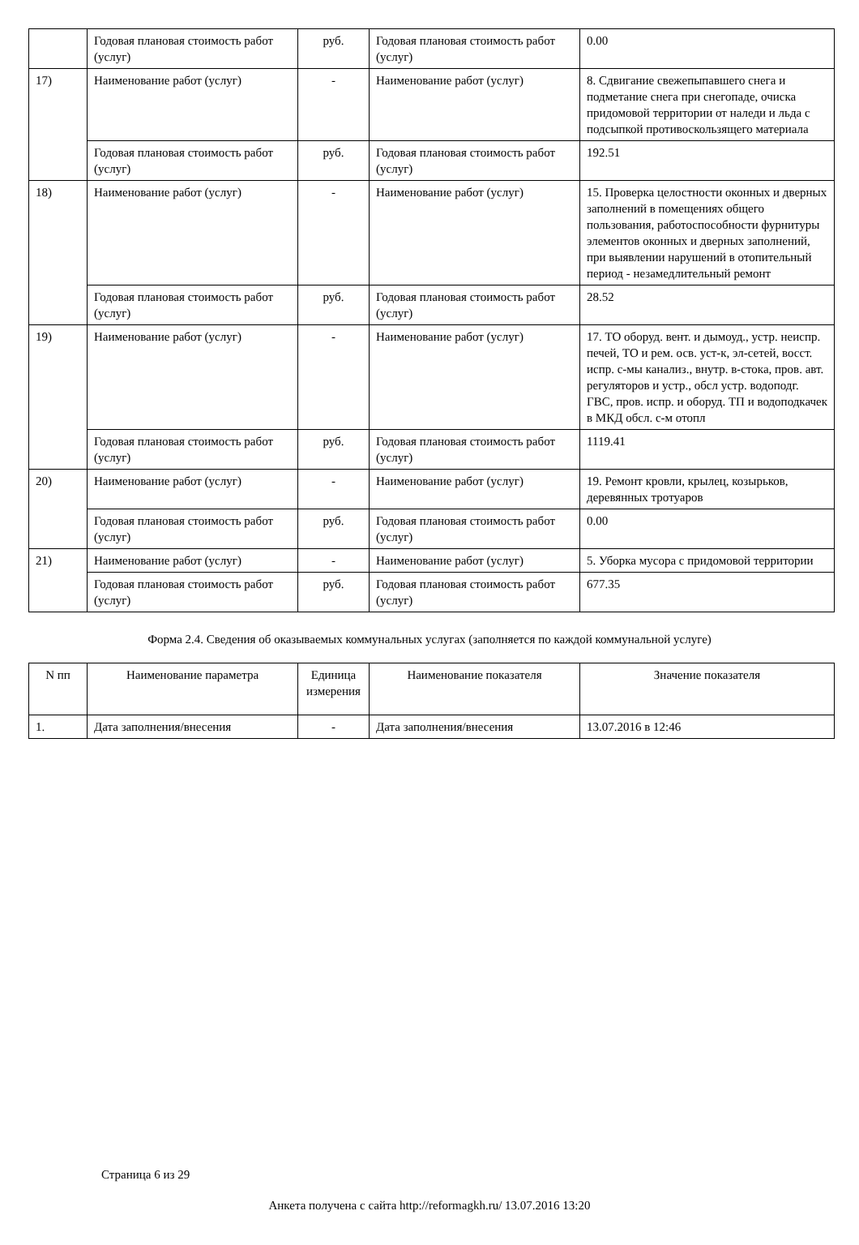| | Годовая плановая стоимость работ (услуг) | руб. | Годовая плановая стоимость работ (услуг) | 0.00 |
| 17) | Наименование работ (услуг) | - | Наименование работ (услуг) | 8. Сдвигание свежепыпавшего снега и подметание снега при снегопаде, очиска придомовой территории от наледи и льда с подсыпкой противоскользящего материала |
| | Годовая плановая стоимость работ (услуг) | руб. | Годовая плановая стоимость работ (услуг) | 192.51 |
| 18) | Наименование работ (услуг) | - | Наименование работ (услуг) | 15. Проверка целостности оконных и дверных заполнений в помещениях общего пользования, работоспособности фурнитуры элементов оконных и дверных заполнений, при выявлении нарушений в отопительный период - незамедлительный ремонт |
| | Годовая плановая стоимость работ (услуг) | руб. | Годовая плановая стоимость работ (услуг) | 28.52 |
| 19) | Наименование работ (услуг) | - | Наименование работ (услуг) | 17. ТО оборуд. вент. и дымоуд., устр. неиспр. печей, ТО и рем. осв. уст-к, эл-сетей, восст. испр. с-мы канализ., внутр. в-стока, пров. авт. регуляторов и устр., обсл устр. водоподг. ГВС, пров. испр. и оборуд. ТП и водоподкачек в МКД обсл. с-м отопл |
| | Годовая плановая стоимость работ (услуг) | руб. | Годовая плановая стоимость работ (услуг) | 1119.41 |
| 20) | Наименование работ (услуг) | - | Наименование работ (услуг) | 19. Ремонт кровли, крылец, козырьков, деревянных тротуаров |
| | Годовая плановая стоимость работ (услуг) | руб. | Годовая плановая стоимость работ (услуг) | 0.00 |
| 21) | Наименование работ (услуг) | - | Наименование работ (услуг) | 5. Уборка мусора с придомовой территории |
| | Годовая плановая стоимость работ (услуг) | руб. | Годовая плановая стоимость работ (услуг) | 677.35 |
Форма 2.4. Сведения об оказываемых коммунальных услугах (заполняется по каждой коммунальной услуге)
| N пп | Наименование параметра | Единица измерения | Наименование показателя | Значение показателя |
| --- | --- | --- | --- | --- |
| 1. | Дата заполнения/внесения | - | Дата заполнения/внесения | 13.07.2016 в 12:46 |
Страница 6 из 29
Анкета получена с сайта http://reformagkh.ru/ 13.07.2016 13:20